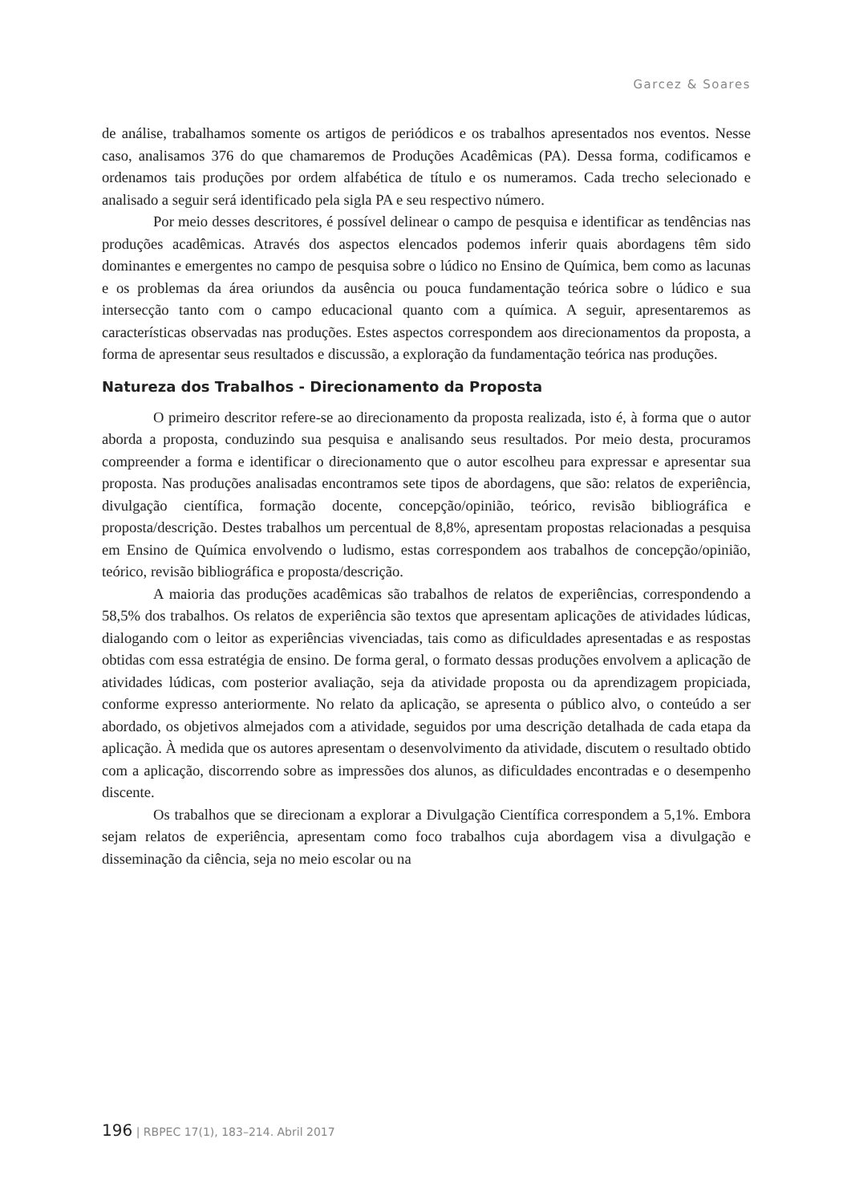Garcez & Soares
de análise, trabalhamos somente os artigos de periódicos e os trabalhos apresentados nos eventos. Nesse caso, analisamos 376 do que chamaremos de Produções Acadêmicas (PA). Dessa forma, codificamos e ordenamos tais produções por ordem alfabética de título e os numeramos. Cada trecho selecionado e analisado a seguir será identificado pela sigla PA e seu respectivo número.
Por meio desses descritores, é possível delinear o campo de pesquisa e identificar as tendências nas produções acadêmicas. Através dos aspectos elencados podemos inferir quais abordagens têm sido dominantes e emergentes no campo de pesquisa sobre o lúdico no Ensino de Química, bem como as lacunas e os problemas da área oriundos da ausência ou pouca fundamentação teórica sobre o lúdico e sua intersecção tanto com o campo educacional quanto com a química. A seguir, apresentaremos as características observadas nas produções. Estes aspectos correspondem aos direcionamentos da proposta, a forma de apresentar seus resultados e discussão, a exploração da fundamentação teórica nas produções.
Natureza dos Trabalhos - Direcionamento da Proposta
O primeiro descritor refere-se ao direcionamento da proposta realizada, isto é, à forma que o autor aborda a proposta, conduzindo sua pesquisa e analisando seus resultados. Por meio desta, procuramos compreender a forma e identificar o direcionamento que o autor escolheu para expressar e apresentar sua proposta. Nas produções analisadas encontramos sete tipos de abordagens, que são: relatos de experiência, divulgação científica, formação docente, concepção/opinião, teórico, revisão bibliográfica e proposta/descrição. Destes trabalhos um percentual de 8,8%, apresentam propostas relacionadas a pesquisa em Ensino de Química envolvendo o ludismo, estas correspondem aos trabalhos de concepção/opinião, teórico, revisão bibliográfica e proposta/descrição.
A maioria das produções acadêmicas são trabalhos de relatos de experiências, correspondendo a 58,5% dos trabalhos. Os relatos de experiência são textos que apresentam aplicações de atividades lúdicas, dialogando com o leitor as experiências vivenciadas, tais como as dificuldades apresentadas e as respostas obtidas com essa estratégia de ensino. De forma geral, o formato dessas produções envolvem a aplicação de atividades lúdicas, com posterior avaliação, seja da atividade proposta ou da aprendizagem propiciada, conforme expresso anteriormente. No relato da aplicação, se apresenta o público alvo, o conteúdo a ser abordado, os objetivos almejados com a atividade, seguidos por uma descrição detalhada de cada etapa da aplicação. À medida que os autores apresentam o desenvolvimento da atividade, discutem o resultado obtido com a aplicação, discorrendo sobre as impressões dos alunos, as dificuldades encontradas e o desempenho discente.
Os trabalhos que se direcionam a explorar a Divulgação Científica correspondem a 5,1%. Embora sejam relatos de experiência, apresentam como foco trabalhos cuja abordagem visa a divulgação e disseminação da ciência, seja no meio escolar ou na
196 | RBPEC 17(1), 183–214. Abril 2017